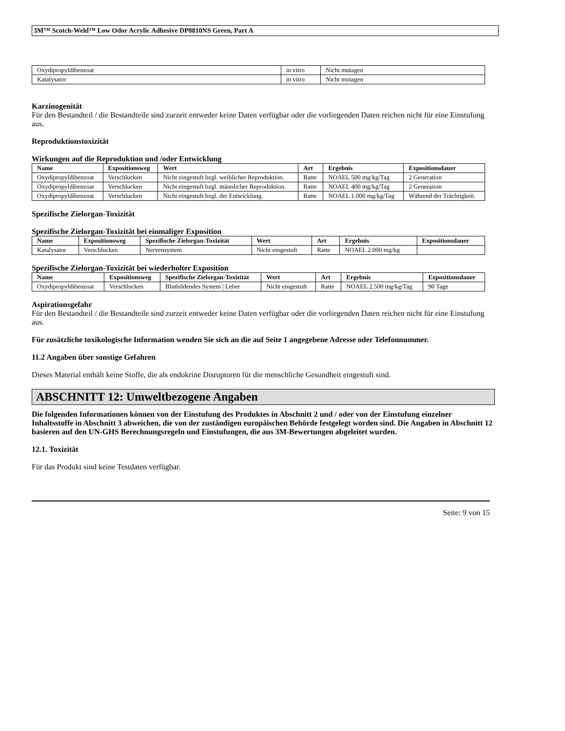3M™ Scotch-Weld™ Low Odor Acrylic Adhesive DP8810NS Green, Part A
| Oxydipropyldibenzoat | in vitro | Nicht mutagen |
| Katalysator | in vitro | Nicht mutagen |
Karzinogenität
Für den Bestandteil / die Bestandteile sind zurzeit entweder keine Daten verfügbar oder die vorliegenden Daten reichen nicht für eine Einstufung aus.
Reproduktionstoxizität
Wirkungen auf die Reproduktion und /oder Entwicklung
| Name | Expositionsweg | Wert | Art | Ergebnis | Expositionsdauer |
| --- | --- | --- | --- | --- | --- |
| Oxydipropyldibenzoat | Verschlucken | Nicht eingestuft bzgl. weiblicher Reproduktion. | Ratte | NOAEL 500 mg/kg/Tag | 2 Generation |
| Oxydipropyldibenzoat | Verschlucken | Nicht eingestuft bzgl. männlicher Reproduktion. | Ratte | NOAEL 400 mg/kg/Tag | 2 Generation |
| Oxydipropyldibenzoat | Verschlucken | Nicht eingestuft bzgl. der Entwicklung. | Ratte | NOAEL 1.000 mg/kg/Tag | Während der Trächtigkeit. |
Spezifische Zielorgan-Toxizität
Spezifische Zielorgan-Toxizität bei einmaliger Exposition
| Name | Expositionsweg | Spezifische Zielorgan-Toxizität | Wert | Art | Ergebnis | Expositionsdauer |
| --- | --- | --- | --- | --- | --- | --- |
| Katalysator | Verschlucken | Nervensystem | Nicht eingestuft | Ratte | NOAEL 2.000 mg/kg | |
Spezifische Zielorgan-Toxizität bei wiederholter Exposition
| Name | Expositionsweg | Spezifische Zielorgan-Toxizität | Wert | Art | Ergebnis | Expositionsdauer |
| --- | --- | --- | --- | --- | --- | --- |
| Oxydipropyldibenzoat | Verschlucken | Blutbildendes System / Leber | Nicht eingestuft | Ratte | NOAEL 2.500 mg/kg/Tag | 90 Tage |
Aspirationsgefahr
Für den Bestandteil / die Bestandteile sind zurzeit entweder keine Daten verfügbar oder die vorliegenden Daten reichen nicht für eine Einstufung aus.
Für zusätzliche toxikologische Information wenden Sie sich an die auf Seite 1 angegebene Adresse oder Telefonnummer.
11.2 Angaben über sonstige Gefahren
Dieses Material enthält keine Stoffe, die als endokrine Disruptoren für die menschliche Gesundheit eingestuft sind.
ABSCHNITT 12: Umweltbezogene Angaben
Die folgenden Informationen können von der Einstufung des Produktes in Abschnitt 2 und / oder von der Einstufung einzelner Inhaltsstoffe in Abschnitt 3 abweichen, die von der zuständigen europäischen Behörde festgelegt worden sind. Die Angaben in Abschnitt 12 basieren auf den UN-GHS Berechnungsregeln und Einstufungen, die aus 3M-Bewertungen abgeleitet wurden.
12.1. Toxizität
Für das Produkt sind keine Testdaten verfügbar.
Seite: 9 von 15